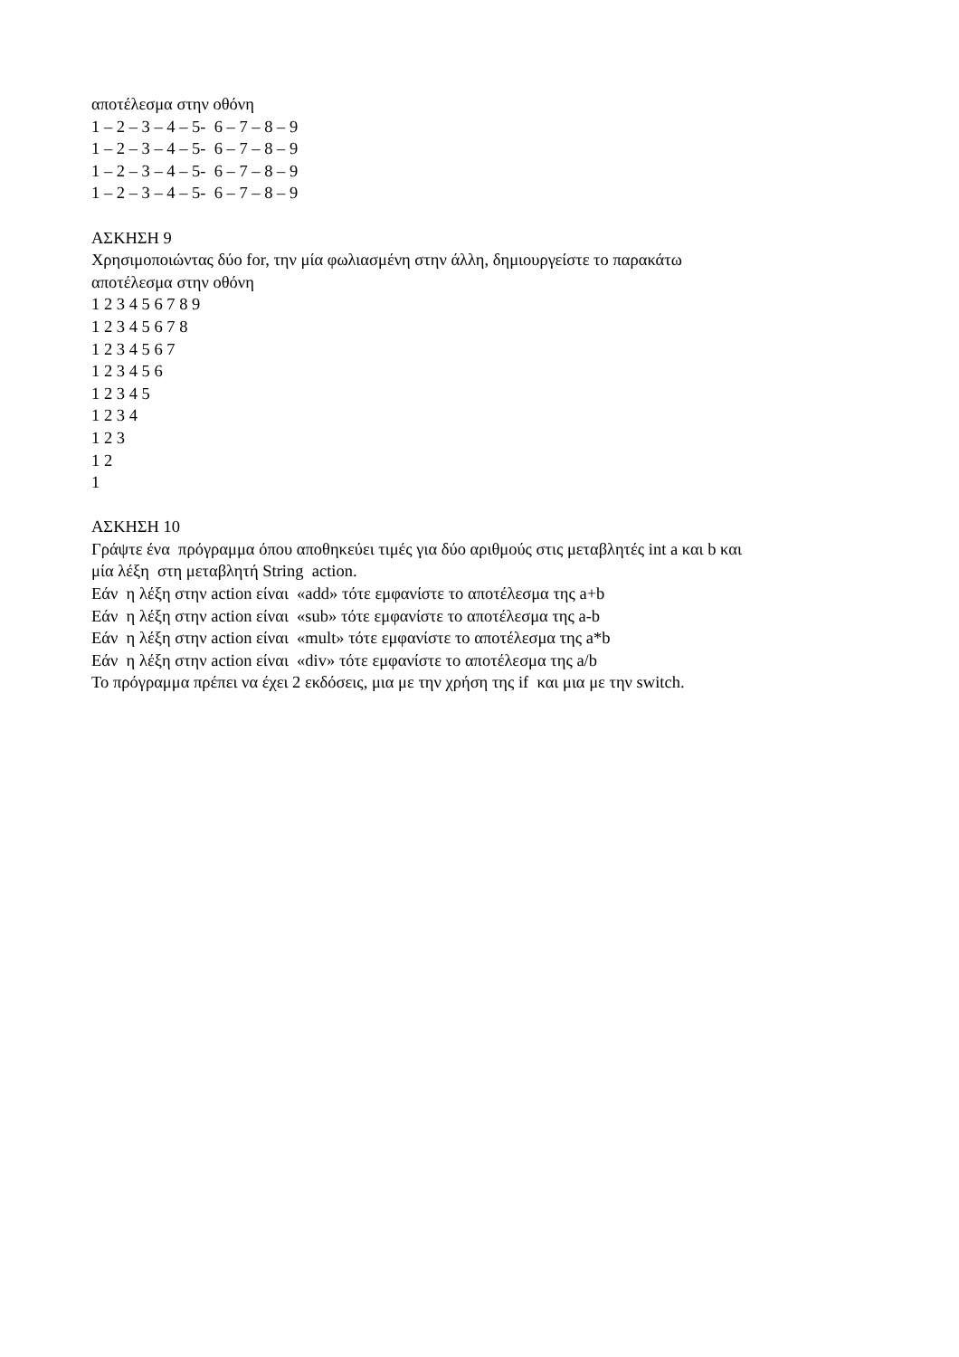αποτέλεσμα στην οθόνη
1 – 2 – 3 – 4 – 5- 6 – 7 – 8 – 9
1 – 2 – 3 – 4 – 5- 6 – 7 – 8 – 9
1 – 2 – 3 – 4 – 5- 6 – 7 – 8 – 9
1 – 2 – 3 – 4 – 5- 6 – 7 – 8 – 9
ΑΣΚΗΣΗ 9
Χρησιμοποιώντας δύο for, την μία φωλιασμένη στην άλλη, δημιουργείστε το παρακάτω
αποτέλεσμα στην οθόνη
1 2 3 4 5 6 7 8 9
1 2 3 4 5 6 7 8
1 2 3 4 5 6 7
1 2 3 4 5 6
1 2 3 4 5
1 2 3 4
1 2 3
1 2
1
ΑΣΚΗΣΗ 10
Γράψτε ένα πρόγραμμα όπου αποθηκεύει τιμές για δύο αριθμούς στις μεταβλητές int a και b και
μία λέξη στη μεταβλητή String action.
Εάν η λέξη στην action είναι «add» τότε εμφανίστε το αποτέλεσμα της a+b
Εάν η λέξη στην action είναι «sub» τότε εμφανίστε το αποτέλεσμα της a-b
Εάν η λέξη στην action είναι «mult» τότε εμφανίστε το αποτέλεσμα της a*b
Εάν η λέξη στην action είναι «div» τότε εμφανίστε το αποτέλεσμα της a/b
Το πρόγραμμα πρέπει να έχει 2 εκδόσεις, μια με την χρήση της if και μια με την switch.